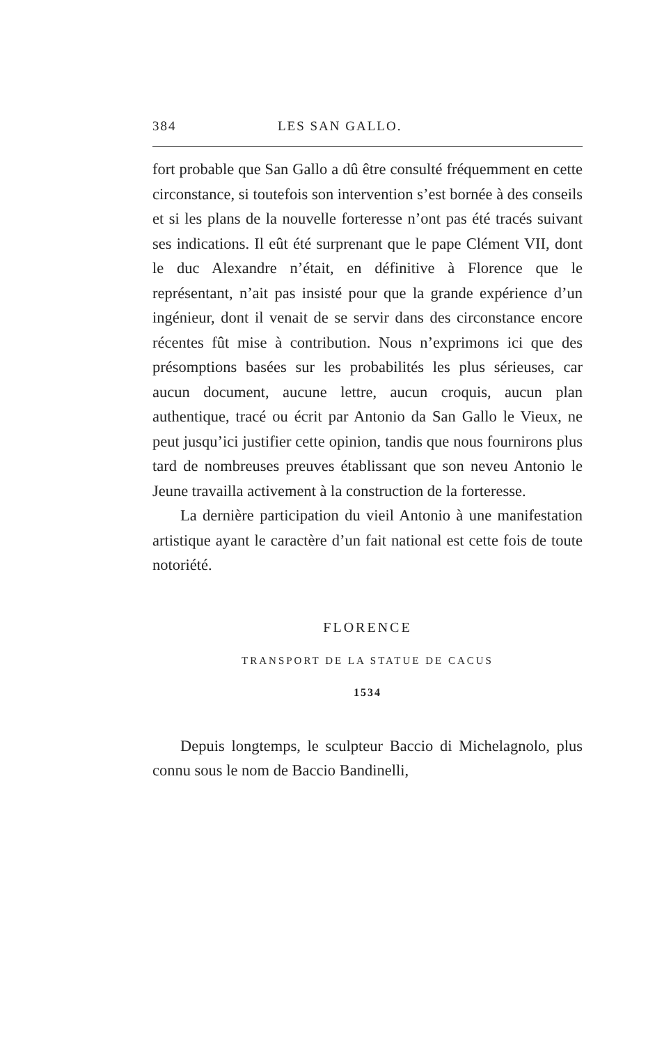384 LES SAN GALLO.
fort probable que San Gallo a dû être consulté fréquemment en cette circonstance, si toutefois son intervention s’est bornée à des conseils et si les plans de la nouvelle forteresse n’ont pas été tracés suivant ses indications. Il eût été surprenant que le pape Clément VII, dont le duc Alexandre n’était, en définitive à Florence que le représentant, n’ait pas insisté pour que la grande expérience d’un ingénieur, dont il venait de se servir dans des circonstance encore récentes fût mise à contribution. Nous n’exprimons ici que des présomptions basées sur les probabilités les plus sérieuses, car aucun document, aucune lettre, aucun croquis, aucun plan authentique, tracé ou écrit par Antonio da San Gallo le Vieux, ne peut jusqu’ici justifier cette opinion, tandis que nous fournirons plus tard de nombreuses preuves établissant que son neveu Antonio le Jeune travailla activement à la construction de la forteresse.
La dernière participation du vieil Antonio à une manifestation artistique ayant le caractère d’un fait national est cette fois de toute notoriété.
FLORENCE
TRANSPORT DE LA STATUE DE CACUS
1534
Depuis longtemps, le sculpteur Baccio di Michelagnolo, plus connu sous le nom de Baccio Bandinelli,